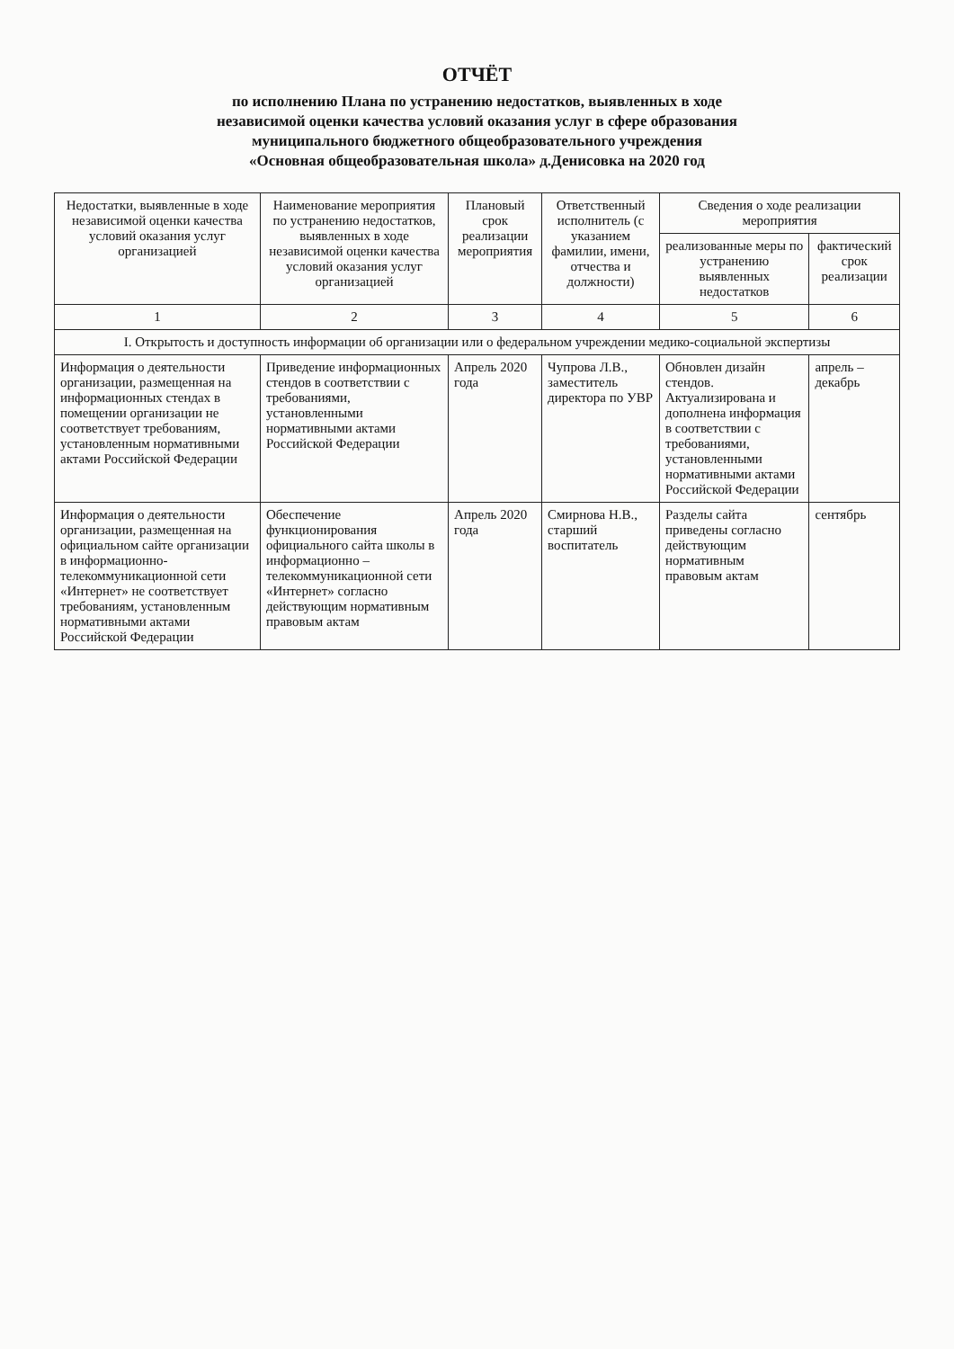ОТЧЁТ
по исполнению Плана по устранению недостатков, выявленных в ходе
независимой оценки качества условий оказания услуг в сфере образования
муниципального бюджетного общеобразовательного учреждения
«Основная общеобразовательная школа» д.Денисовка на 2020 год
| Недостатки, выявленные в ходе независимой оценки качества условий оказания услуг организацией | Наименование мероприятия по устранению недостатков, выявленных в ходе независимой оценки качества условий оказания услуг организацией | Плановый срок реализации мероприятия | Ответственный исполнитель (с указанием фамилии, имени, отчества и должности) | Сведения о ходе реализации мероприятия | |
| --- | --- | --- | --- | --- | --- |
| | | | | реализованные меры по устранению выявленных недостатков | фактический срок реализации |
| 1 | 2 | 3 | 4 | 5 | 6 |
| I. Открытость и доступность информации об организации или о федеральном учреждении медико-социальной экспертизы | | | | | |
| Информация о деятельности организации, размещенная на информационных стендах в помещении организации не соответствует требованиям, установленным нормативными актами Российской Федерации | Приведение информационных стендов в соответствии с требованиями, установленными нормативными актами Российской Федерации | Апрель 2020 года | Чупрова Л.В., заместитель директора по УВР | Обновлен дизайн стендов. Актуализирована и дополнена информация в соответствии с требованиями, установленными нормативными актами Российской Федерации | апрель – декабрь |
| Информация о деятельности организации, размещенная на официальном сайте организации в информационно- телекоммуникационной сети «Интернет» не соответствует требованиям, установленным нормативными актами Российской Федерации | Обеспечение функционирования официального сайта школы в информационно – телекоммуникационной сети «Интернет» согласно действующим нормативным правовым актам | Апрель 2020 года | Смирнова Н.В., старший воспитатель | Разделы сайта приведены согласно действующим нормативным правовым актам | сентябрь |